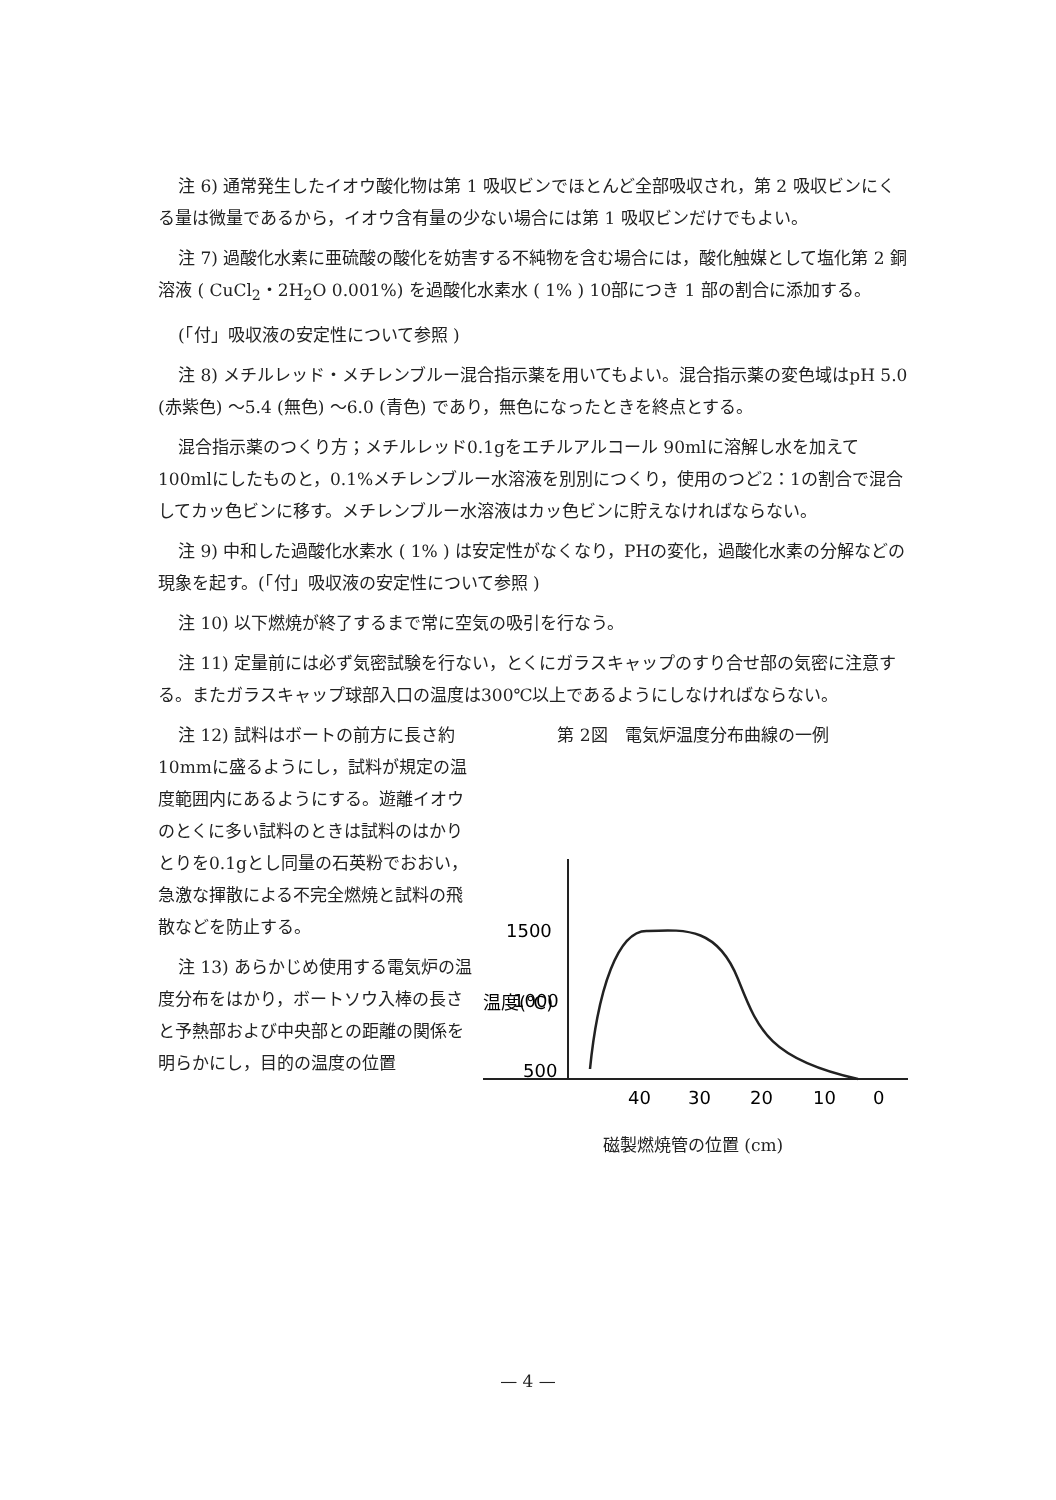注 6) 通常発生したイオウ酸化物は第 1 吸収ビンでほとんど全部吸収され，第 2 吸収ビンにくる量は微量であるから，イオウ含有量の少ない場合には第 1 吸収ビンだけでもよい。
注 7) 過酸化水素に亜硫酸の酸化を妨害する不純物を含む場合には，酸化触媒として塩化第 2 銅溶液 ( CuCl<sub>2</sub>・2H<sub>2</sub>O 0.001%) を過酸化水素水 ( 1% ) 10部につき 1 部の割合に添加する。
(「付」吸収液の安定性について参照 )
注 8) メチルレッド・メチレンブルー混合指示薬を用いてもよい。混合指示薬の変色域はpH 5.0 (赤紫色) ～5.4 (無色) ～6.0 (青色) であり，無色になったときを終点とする。
混合指示薬のつくり方；メチルレッド0.1gをエチルアルコール 90mlに溶解し水を加えて100mlにしたものと，0.1%メチレンブルー水溶液を別別につくり，使用のつど2：1の割合で混合してカッ色ビンに移す。メチレンブルー水溶液はカッ色ビンに貯えなければならない。
注 9) 中和した過酸化水素水 ( 1% ) は安定性がなくなり，PHの変化，過酸化水素の分解などの現象を起す。(「付」吸収液の安定性について参照 )
注 10) 以下燃焼が終了するまで常に空気の吸引を行なう。
注 11) 定量前には必ず気密試験を行ない，とくにガラスキャップのすり合せ部の気密に注意する。またガラスキャップ球部入口の温度は300℃以上であるようにしなければならない。
注 12) 試料はボートの前方に長さ約10mmに盛るようにし，試料が規定の温度範囲内にあるようにする。遊離イオウのとくに多い試料のときは試料のはかりとりを0.1gとし同量の石英粉でおおい，急激な揮散による不完全燃焼と試料の飛散などを防止する。
注 13) あらかじめ使用する電気炉の温度分布をはかり，ボートソウ入棒の長さと予熱部および中央部との距離の関係を明らかにし，目的の温度の位置
第 2図　電気炉温度分布曲線の一例
1500
1000
500
温度(℃)
40
30
20
10
0
磁製燃焼管の位置 (cm)
— 4 —